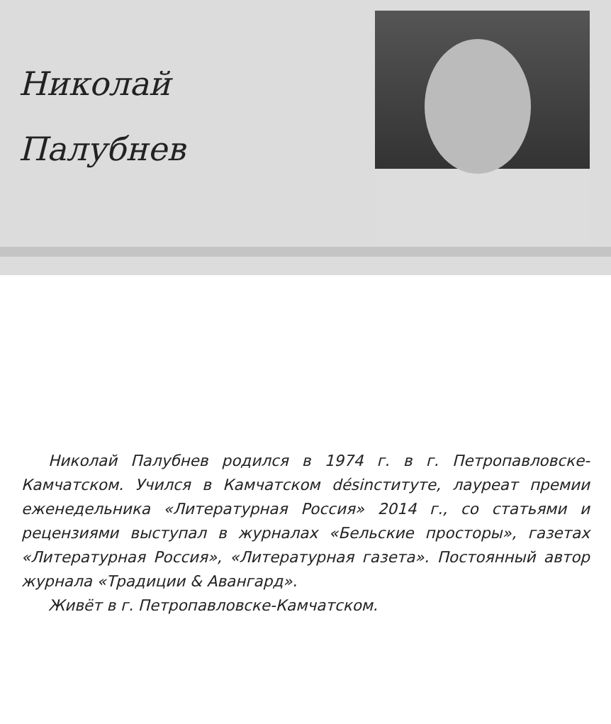Николай
Палубнев
Николай Палубнев родился в 1974 г. в г. Петропавловске-Камчатском. Учился в Камчатском désinституте, лауреат премии еженедельника «Литературная Россия» 2014 г., со статьями и рецензиями выступал в журналах «Бельские просторы», газетах «Литературная Россия», «Литературная газета». Постоянный автор журнала «Традиции & Авангард».
Живёт в г. Петропавловске-Камчатском.